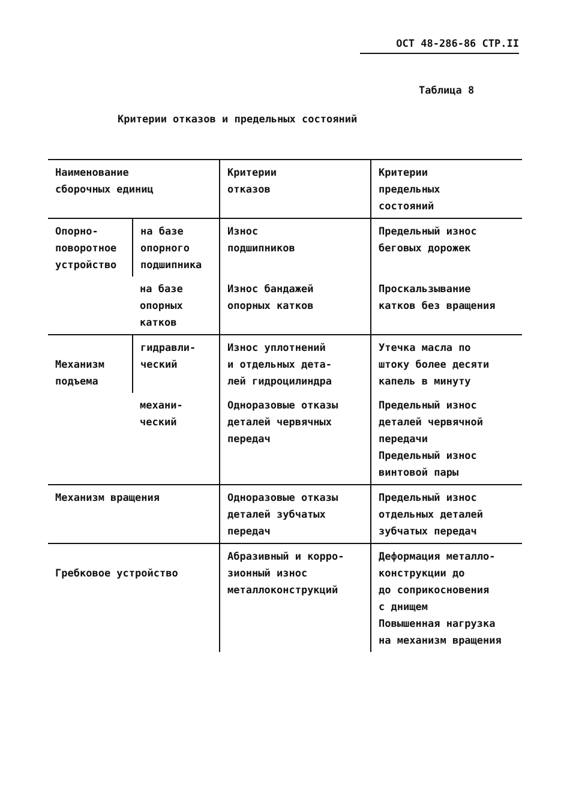ОСТ 48-286-86 СТР.II
Таблица 8
Критерии отказов и предельных состояний
| Наименование сборочных единиц | | Критерии отказов | Критерии предельных состояний |
| --- | --- | --- | --- |
| Опорно- поворотное устройство | на базе опорного подшипника | Износ подшипников | Предельный износ беговых дорожек |
| | на базе опорных катков | Износ бандажей опорных катков | Проскальзывание катков без вращения |
| Механизм подъема | гидравли- ческий | Износ уплотнений и отдельных дета- лей гидроцилиндра | Утечка масла по штоку более десяти капель в минуту |
| | механи- ческий | Одноразовые отказы деталей червячных передач | Предельный износ деталей червячной передачи Предельный износ винтовой пары |
| Механизм вращения | | Одноразовые отказы деталей зубчатых передач | Предельный износ отдельных деталей зубчатых передач |
| Гребковое устройство | | Абразивный и корро- зионный износ металлоконструкций | Деформация металло- конструкции до до соприкосновения с днищем Повышенная нагрузка на механизм вращения |